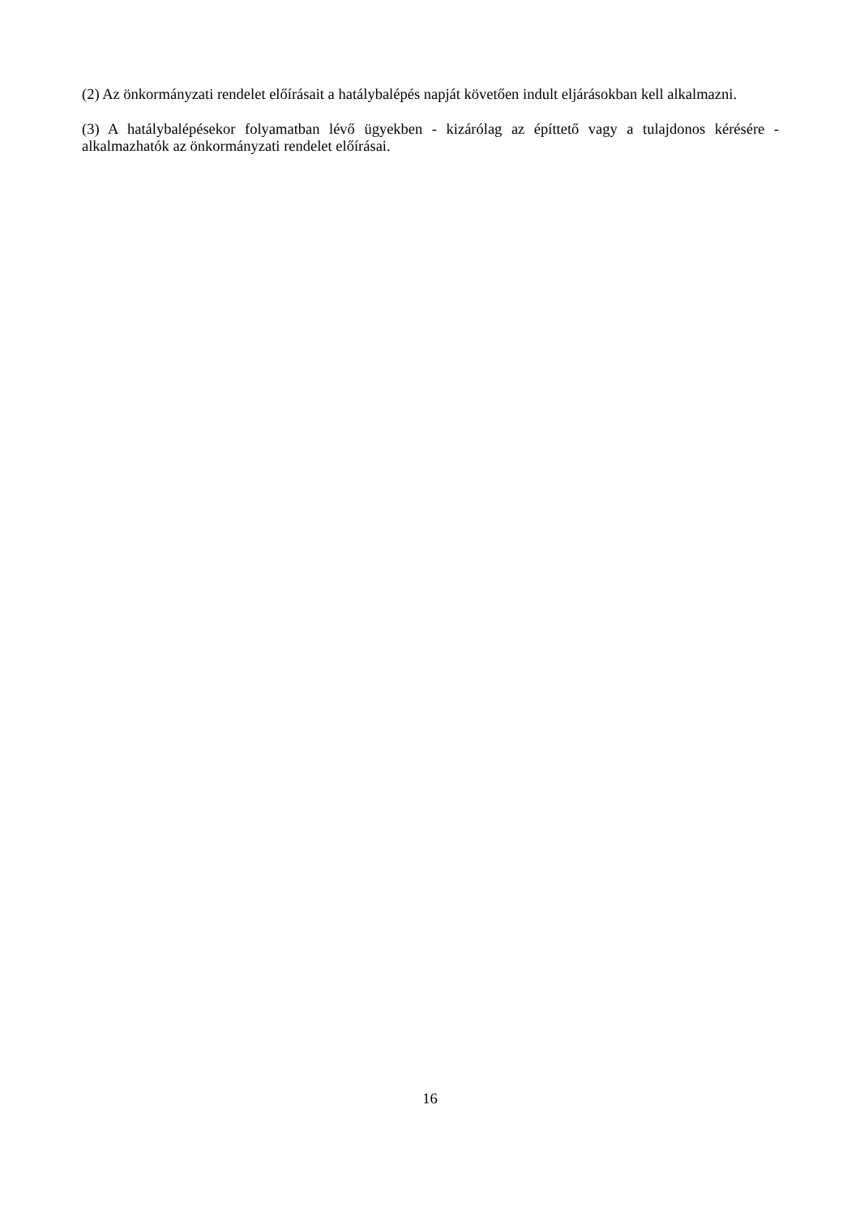(2) Az önkormányzati rendelet előírásait a hatálybalépés napját követően indult eljárásokban kell alkalmazni.
(3) A hatálybalépésekor folyamatban lévő ügyekben - kizárólag az építtető vagy a tulajdonos kérésére - alkalmazhatók az önkormányzati rendelet előírásai.
16